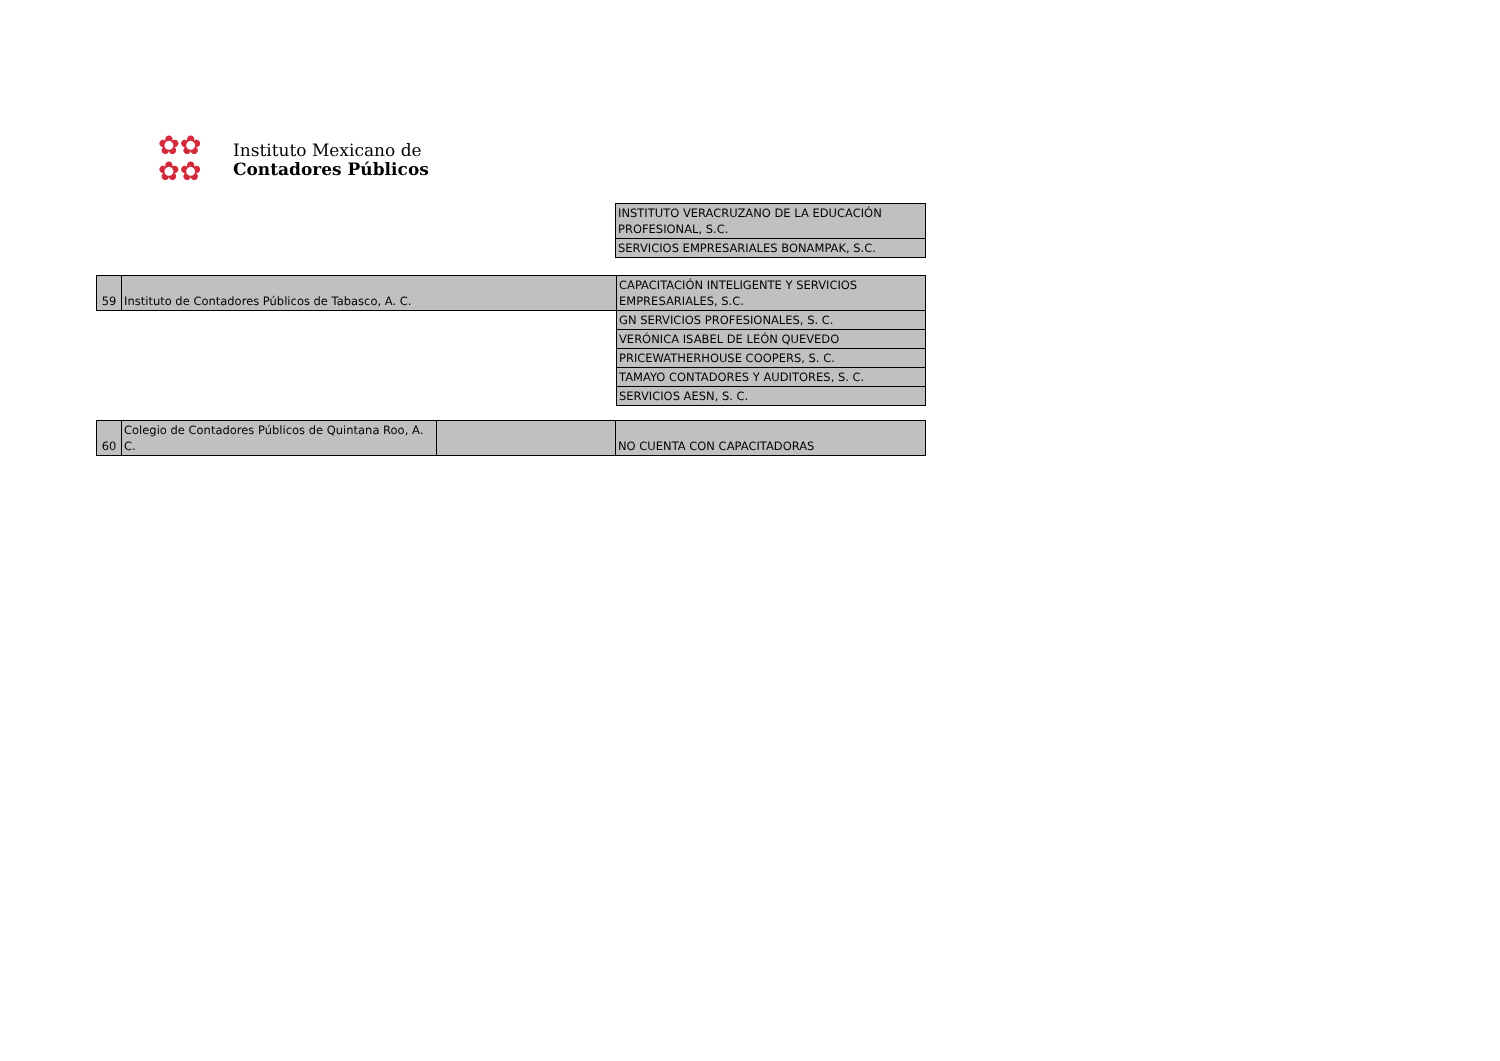✿✿
✿✿
Instituto Mexicano de
Contadores Públicos
| INSTITUTO VERACRUZANO DE LA EDUCACIÓN PROFESIONAL, S.C. |
| SERVICIOS EMPRESARIALES BONAMPAK, S.C. |
| 59 | Instituto de Contadores Públicos de Tabasco, A. C. | CAPACITACIÓN INTELIGENTE Y SERVICIOS EMPRESARIALES, S.C. |
| | | GN SERVICIOS PROFESIONALES, S. C. |
| | | VERÓNICA ISABEL DE LEÓN QUEVEDO |
| | | PRICEWATHERHOUSE COOPERS, S. C. |
| | | TAMAYO CONTADORES Y AUDITORES, S. C. |
| | | SERVICIOS AESN, S. C. |
| 60 | Colegio de Contadores Públicos de Quintana Roo, A. C. | | NO CUENTA CON CAPACITADORAS |